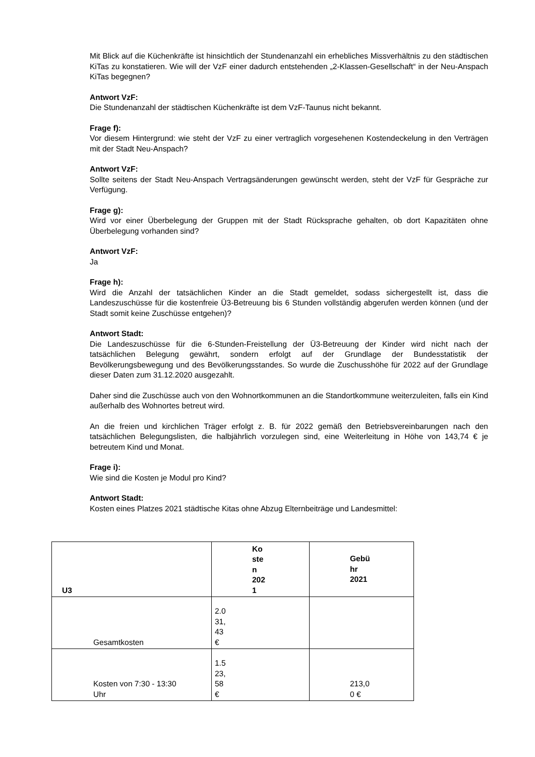Mit Blick auf die Küchenkräfte ist hinsichtlich der Stundenanzahl ein erhebliches Missverhältnis zu den städtischen KiTas zu konstatieren. Wie will der VzF einer dadurch entstehenden „2-Klassen-Gesellschaft“ in der Neu-Anspach KiTas begegnen?
Antwort VzF:
Die Stundenanzahl der städtischen Küchenkräfte ist dem VzF-Taunus nicht bekannt.
Frage f):
Vor diesem Hintergrund: wie steht der VzF zu einer vertraglich vorgesehenen Kostendeckelung in den Verträgen mit der Stadt Neu-Anspach?
Antwort VzF:
Sollte seitens der Stadt Neu-Anspach Vertragsänderungen gewünscht werden, steht der VzF für Gespräche zur Verfügung.
Frage g):
Wird vor einer Überbelegung der Gruppen mit der Stadt Rücksprache gehalten, ob dort Kapazitäten ohne Überbelegung vorhanden sind?
Antwort VzF:
Ja
Frage h):
Wird die Anzahl der tatsächlichen Kinder an die Stadt gemeldet, sodass sichergestellt ist, dass die Landeszuschüsse für die kostenfreie Ü3-Betreuung bis 6 Stunden vollständig abgerufen werden können (und der Stadt somit keine Zuschüsse entgehen)?
Antwort Stadt:
Die Landeszuschüsse für die 6-Stunden-Freistellung der Ü3-Betreuung der Kinder wird nicht nach der tatsächlichen Belegung gewährt, sondern erfolgt auf der Grundlage der Bundesstatistik der Bevölkerungsbewegung und des Bevölkerungsstandes. So wurde die Zuschusshöhe für 2022 auf der Grundlage dieser Daten zum 31.12.2020 ausgezahlt.
Daher sind die Zuschüsse auch von den Wohnortkommunen an die Standortkommune weiterzuleiten, falls ein Kind außerhalb des Wohnortes betreut wird.
An die freien und kirchlichen Träger erfolgt z. B. für 2022 gemäß den Betriebsvereinbarungen nach den tatsächlichen Belegungslisten, die halbjährlich vorzulegen sind, eine Weiterleitung in Höhe von 143,74 € je betreutem Kind und Monat.
Frage i):
Wie sind die Kosten je Modul pro Kind?
Antwort Stadt:
Kosten eines Platzes 2021 städtische Kitas ohne Abzug Elternbeiträge und Landesmittel:
| U3 | Ko ste n 202 1 | Gebü hr 2021 |
| --- | --- | --- |
| Gesamtkosten | 2.0 31, 43 € | |
| Kosten von 7:30 - 13:30 Uhr | 1.5 23, 58 € | 213,0 0 € |